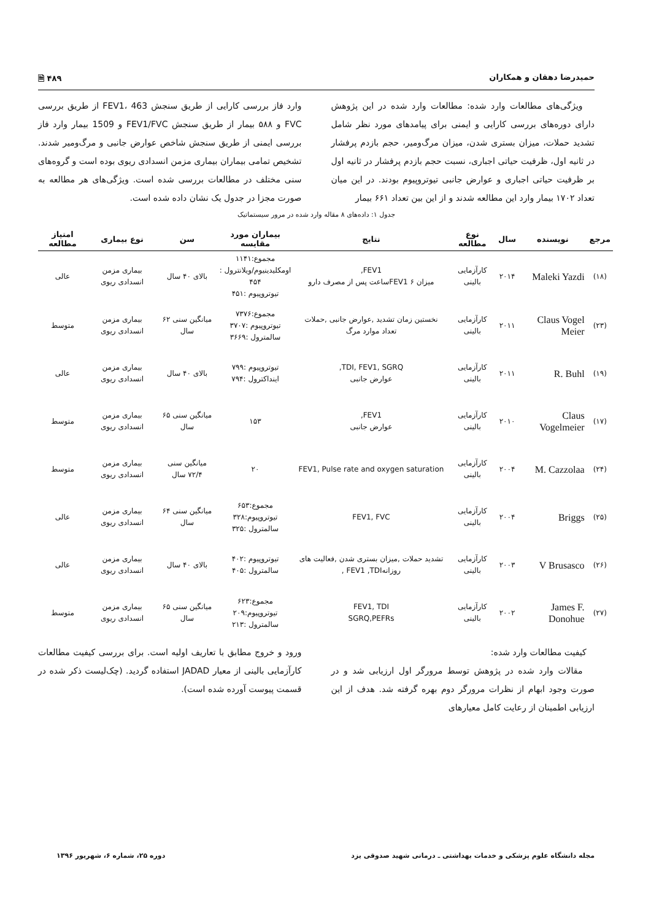حمیدرضا دهقان و همکاران ۴۸۹ 🗎
ویژگی‌های مطالعات وارد شده: مطالعات وارد شده در این پژوهش دارای دوره‌های بررسی کارایی و ایمنی برای پیامدهای مورد نظر شامل تشدید حملات، میزان بستری شدن، میزان مرگ‌ومیر، حجم بازدم پرفشار در ثانیه اول، ظرفیت حیاتی اجباری، نسبت حجم بازدم پرفشار در ثانیه اول بر ظرفیت حیاتی اجباری و عوارض جانبی تیوتروپیوم بودند. در این میان تعداد ۱۷۰۲ بیمار وارد این مطالعه شدند و از این بین تعداد ۶۶۱ بیمار
وارد فاز بررسی کارایی از طریق سنجش FEV1، 463 از طریق بررسی FVC و ۵۸۸ بیمار از طریق سنجش FEV1/FVC و 1509 بیمار وارد فاز بررسی ایمنی از طریق سنجش شاخص عوارض جانبی و مرگ‌ومیر شدند. تشخیص تمامی بیماران بیماری مزمن انسدادی ریوی بوده است و گروه‌های سنی مختلف در مطالعات بررسی شده است. ویژگی‌های هر مطالعه به صورت مجزا در جدول یک نشان داده شده است.
جدول ۱: داده‌های ۸ مقاله وارد شده در مرور سیستماتیک
| مرجع | نویسنده | سال | نوع مطالعه | نتایج | بیماران مورد مقایسه | سن | نوع بیماری | امتیاز مطالعه |
| --- | --- | --- | --- | --- | --- | --- | --- | --- |
| (۱۸) | Maleki Yazdi | ۲۰۱۴ | کارآزمایی بالینی | FEV1, میزان FEV1 ۶ساعت پس از مصرف دارو | مجموع:۱۱۴۱ اومکلیدینیوم/ویلانترول : ۴۵۴ تیوتروپیوم :۴۵۱ | بالای ۴۰ سال | بیماری مزمن انسدادی ریوی | عالی |
| (۲۳) | Claus Vogel Meier | ۲۰۱۱ | کارآزمایی بالینی | نخستین زمان تشدید ,عوارض جانبی ,حملات تعداد موارد مرگ | مجموع:۷۳۷۶ تیوتروپیوم :۳۷۰۷ سالمترول :۳۶۶۹ | میانگین سنی ۶۲ سال | بیماری مزمن انسدادی ریوی | متوسط |
| (۱۹) | R. Buhl | ۲۰۱۱ | کارآزمایی بالینی | TDI, FEV1, SGRQ, عوارض جانبی | تیوتروپیوم :۷۹۹ ایندا‌کترول :۷۹۴ | بالای ۴۰ سال | بیماری مزمن انسدادی ریوی | عالی |
| (۱۷) | Claus Vogelmeier | ۲۰۱۰ | کارآزمایی بالینی | FEV1, عوارض جانبی | ۱۵۳ | میانگین سنی ۶۵ سال | بیماری مزمن انسدادی ریوی | متوسط |
| (۲۴) | M. Cazzolaa | ۲۰۰۴ | کارآزمایی بالینی | FEV1, Pulse rate and oxygen saturation | ۲۰ | میانگین سنی ۷۲/۴ سال | بیماری مزمن انسدادی ریوی | متوسط |
| (۲۵) | Briggs | ۲۰۰۴ | کارآزمایی بالینی | FEV1, FVC | مجموع:۶۵۳ تیوتروپیوم:۳۲۸ سالمترول :۳۲۵ | میانگین سنی ۶۴ سال | بیماری مزمن انسدادی ریوی | عالی |
| (۲۶) | V Brusasco | ۲۰۰۳ | کارآزمایی بالینی | تشدید حملات ,میزان بستری شدن ,فعالیت های روزانهFEV1 ,TDI , | تیوتروپیوم :۴۰۲ سالمترول :۴۰۵ | بالای ۴۰ سال | بیماری مزمن انسدادی ریوی | عالی |
| (۲۷) | James F. Donohue | ۲۰۰۲ | کارآزمایی بالینی | FEV1, TDI SGRQ,PEFRs | مجموع:۶۲۳ تیوتروپیوم:۲۰۹ سالمترول :۲۱۳ | میانگین سنی ۶۵ سال | بیماری مزمن انسدادی ریوی | متوسط |
کیفیت مطالعات وارد شده:
مقالات وارد شده در پژوهش توسط مرورگر اول ارزیابی شد و در صورت وجود ابهام از نظرات مرورگر دوم بهره گرفته شد. هدف از این ارزیابی اطمینان از رعایت کامل معیارهای
ورود و خروج مطابق با تعاریف اولیه است. برای بررسی کیفیت مطالعات کارآزمایی بالینی از معیار JADAD استفاده گردید. (چک‌لیست ذکر شده در قسمت پیوست آورده شده است).
مجله دانشگاه علوم پزشکی و خدمات بهداشتی ـ درمانی شهید صدوقی یزد دوره ۲۵، شماره ۶، شهریور ۱۳۹۶